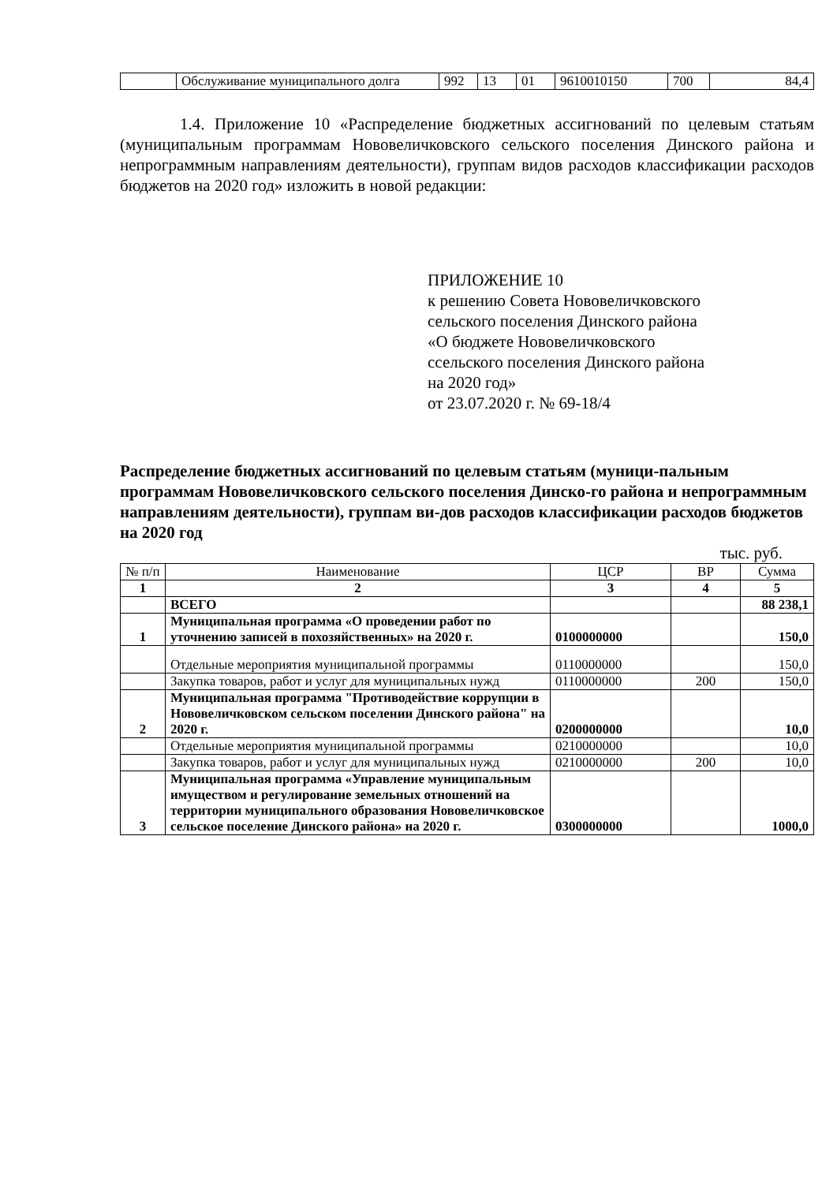| | Обслуживание муниципального долга | 992 | 13 | 01 | 9610010150 | 700 | 84,4 |
1.4. Приложение 10 «Распределение бюджетных ассигнований по целевым статьям (муниципальным программам Нововеличковского сельского поселения Динского района и непрограммным направлениям деятельности), группам видов расходов классификации расходов бюджетов на 2020 год» изложить в новой редакции:
ПРИЛОЖЕНИЕ 10
к решению Совета Нововеличковского
сельского поселения Динского района
«О бюджете Нововеличковского
ссельского поселения Динского района
на 2020 год»
от 23.07.2020 г. № 69-18/4
Распределение бюджетных ассигнований по целевым статьям (муници-пальным программам Нововеличковского сельского поселения Динско-го района и непрограммным направлениям деятельности), группам ви-дов расходов классификации расходов бюджетов на 2020 год
тыс. руб.
| № п/п | Наименование | ЦСР | ВР | Сумма |
| 1 | 2 | 3 | 4 | 5 |
| | ВСЕГО | | | 88 238,1 |
| 1 | Муниципальная программа «О проведении работ по уточнению записей в похозяйственных» на 2020 г. | 0100000000 | | 150,0 |
| | Отдельные мероприятия муниципальной программы | 0110000000 | | 150,0 |
| | Закупка товаров, работ и услуг для муниципальных нужд | 0110000000 | 200 | 150,0 |
| 2 | Муниципальная программа "Противодействие коррупции в Нововеличковском сельском поселении Динского района" на 2020 г. | 0200000000 | | 10,0 |
| | Отдельные мероприятия муниципальной программы | 0210000000 | | 10,0 |
| | Закупка товаров, работ и услуг для муниципальных нужд | 0210000000 | 200 | 10,0 |
| 3 | Муниципальная программа «Управление муниципальным имуществом и регулирование земельных отношений на территории муниципального образования Нововеличковское сельское поселение Динского района» на 2020 г. | 0300000000 | | 1000,0 |